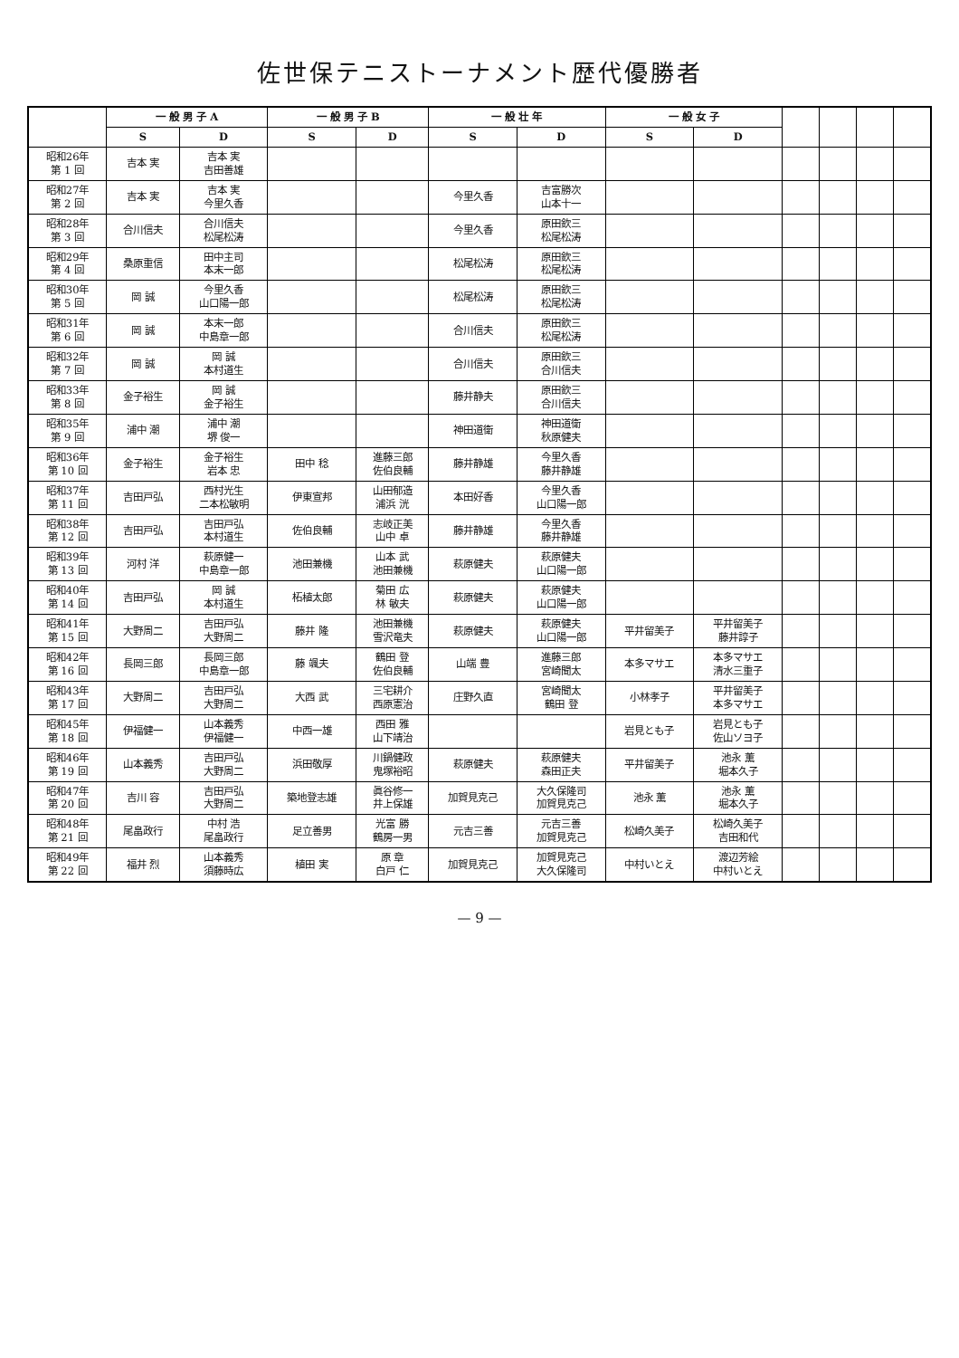佐世保テニストーナメント歴代優勝者
| | 一 般 男 子 A | | 一 般 男 子 B | | 一 般 壮 年 | | 一 般 女 子 | | | | | |
| --- | --- | --- | --- | --- | --- | --- | --- | --- | --- | --- | --- | --- |
| | S | D | S | D | S | D | S | D | | | | |
| 昭和26年 第 1 回 | 吉本 実 | 吉本 実 吉田善雄 | | | | | | | | | | |
| 昭和27年 第 2 回 | 吉本 実 | 吉本 実 今里久香 | | | 今里久香 | 吉富勝次 山本十一 | | | | | | |
| 昭和28年 第 3 回 | 合川信夫 | 合川信夫 松尾松涛 | | | 今里久香 | 原田欽三 松尾松涛 | | | | | | |
| 昭和29年 第 4 回 | 桑原重信 | 田中主司 本末一郎 | | | 松尾松涛 | 原田欽三 松尾松涛 | | | | | | |
| 昭和30年 第 5 回 | 岡 誠 | 今里久香 山口陽一郎 | | | 松尾松涛 | 原田欽三 松尾松涛 | | | | | | |
| 昭和31年 第 6 回 | 岡 誠 | 本末一郎 中島章一郎 | | | 合川信夫 | 原田欽三 松尾松涛 | | | | | | |
| 昭和32年 第 7 回 | 岡 誠 | 岡 誠 本村道生 | | | 合川信夫 | 原田欽三 合川信夫 | | | | | | |
| 昭和33年 第 8 回 | 金子裕生 | 岡 誠 金子裕生 | | | 藤井静夫 | 原田欽三 合川信夫 | | | | | | |
| 昭和35年 第 9 回 | 浦中 潮 | 浦中 潮 堺 俊一 | | | 神田道衛 | 神田道衛 秋原健夫 | | | | | | |
| 昭和36年 第 10 回 | 金子裕生 | 金子裕生 岩本 忠 | 田中 稔 | 進藤三郎 佐伯良輔 | 藤井静雄 | 今里久香 藤井静雄 | | | | | | |
| 昭和37年 第 11 回 | 吉田戸弘 | 西村光生 二本松敏明 | 伊東宣邦 | 山田郁造 浦浜 洸 | 本田好香 | 今里久香 山口陽一郎 | | | | | | |
| 昭和38年 第 12 回 | 吉田戸弘 | 吉田戸弘 本村道生 | 佐伯良輔 | 志岐正美 山中 卓 | 藤井静雄 | 今里久香 藤井静雄 | | | | | | |
| 昭和39年 第 13 回 | 河村 洋 | 萩原健一 中島章一郎 | 池田兼機 | 山本 武 池田兼機 | 萩原健夫 | 萩原健夫 山口陽一郎 | | | | | | |
| 昭和40年 第 14 回 | 吉田戸弘 | 岡 誠 本村道生 | 柘植太郎 | 菊田 広 林 敏夫 | 萩原健夫 | 萩原健夫 山口陽一郎 | | | | | | |
| 昭和41年 第 15 回 | 大野周二 | 吉田戸弘 大野周二 | 藤井 隆 | 池田兼機 雪沢竜夫 | 萩原健夫 | 萩原健夫 山口陽一郎 | 平井留美子 | 平井留美子 藤井諄子 | | | | |
| 昭和42年 第 16 回 | 長岡三郎 | 長岡三郎 中島章一郎 | 藤 颯夫 | 鶴田 登 佐伯良輔 | 山端 豊 | 進藤三郎 宮崎聞太 | 本多マサエ | 本多マサエ 清水三重子 | | | | |
| 昭和43年 第 17 回 | 大野周二 | 吉田戸弘 大野周二 | 大西 武 | 三宅耕介 西原憲治 | 庄野久直 | 宮崎聞太 鶴田 登 | 小林孝子 | 平井留美子 本多マサエ | | | | |
| 昭和45年 第 18 回 | 伊福健一 | 山本義秀 伊福健一 | 中西一雄 | 西田 雅 山下靖治 | | | 岩見とも子 | 岩見とも子 佐山ソヨ子 | | | | |
| 昭和46年 第 19 回 | 山本義秀 | 吉田戸弘 大野周二 | 浜田敬厚 | 川鍋健政 鬼塚裕昭 | 萩原健夫 | 萩原健夫 森田正夫 | 平井留美子 | 池永 薫 堀本久子 | | | | |
| 昭和47年 第 20 回 | 吉川 容 | 吉田戸弘 大野周二 | 築地登志雄 | 眞谷修一 井上保雄 | 加賀見克己 | 大久保隆司 加賀見克己 | 池永 薫 | 池永 薫 堀本久子 | | | | |
| 昭和48年 第 21 回 | 尾畠政行 | 中村 浩 尾畠政行 | 足立善男 | 光富 勝 鶴房一男 | 元吉三善 | 元吉三善 加賀見克己 | 松崎久美子 | 松崎久美子 吉田和代 | | | | |
| 昭和49年 第 22 回 | 福井 烈 | 山本義秀 須藤時広 | 植田 実 | 原 章 白戸 仁 | 加賀見克己 | 加賀見克己 大久保隆司 | 中村いとえ | 渡辺芳絵 中村いとえ | | | | |
— 9 —